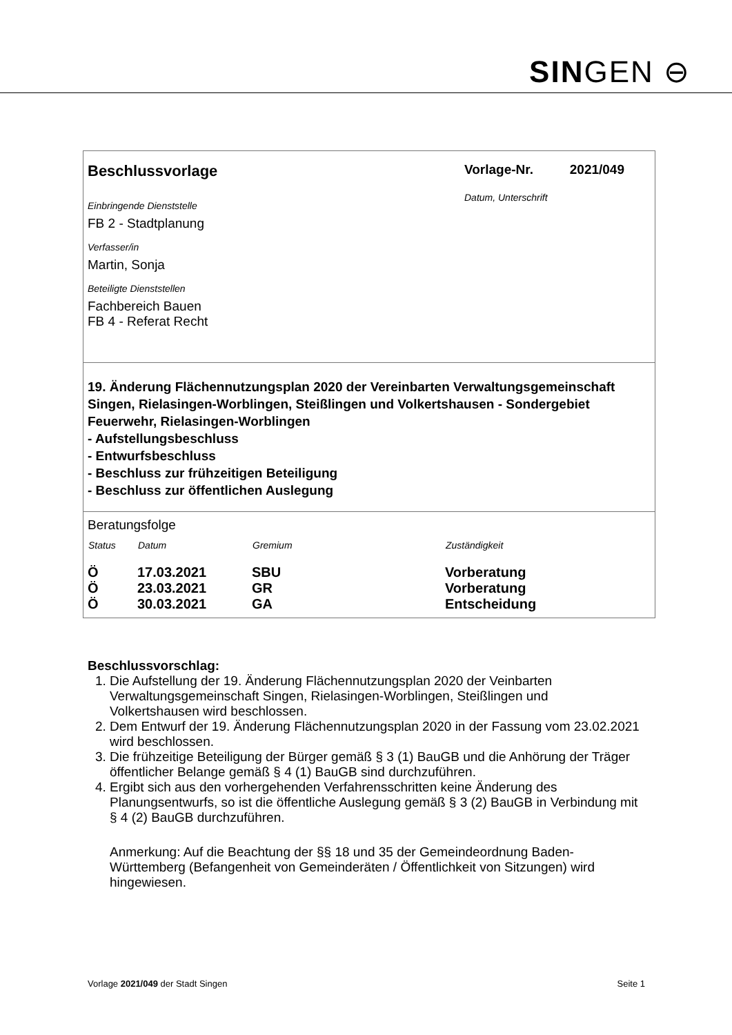SINGEN ⊖
Beschlussvorlage
Vorlage-Nr. 2021/049
Einbringende Dienststelle
FB 2 - Stadtplanung
Verfasser/in
Martin, Sonja
Beteiligte Dienststellen
Fachbereich Bauen
FB 4 - Referat Recht
Datum, Unterschrift
19. Änderung Flächennutzungsplan 2020 der Vereinbarten Verwaltungsgemeinschaft Singen, Rielasingen-Worblingen, Steißlingen und Volkertshausen - Sondergebiet Feuerwehr, Rielasingen-Worblingen
- Aufstellungsbeschluss
- Entwurfsbeschluss
- Beschluss zur frühzeitigen Beteiligung
- Beschluss zur öffentlichen Auslegung
Beratungsfolge
| Status | Datum | Gremium | Zuständigkeit |
| --- | --- | --- | --- |
| Ö | 17.03.2021 | SBU | Vorberatung |
| Ö | 23.03.2021 | GR | Vorberatung |
| Ö | 30.03.2021 | GA | Entscheidung |
Beschlussvorschlag:
1. Die Aufstellung der 19. Änderung Flächennutzungsplan 2020 der Veinbarten Verwaltungsgemeinschaft Singen, Rielasingen-Worblingen, Steißlingen und Volkertshausen wird beschlossen.
2. Dem Entwurf der 19. Änderung Flächennutzungsplan 2020 in der Fassung vom 23.02.2021 wird beschlossen.
3. Die frühzeitige Beteiligung der Bürger gemäß § 3 (1) BauGB und die Anhörung der Träger öffentlicher Belange gemäß § 4 (1) BauGB sind durchzuführen.
4. Ergibt sich aus den vorhergehenden Verfahrensschritten keine Änderung des Planungsentwurfs, so ist die öffentliche Auslegung gemäß § 3 (2) BauGB in Verbindung mit § 4 (2) BauGB durchzuführen.
Anmerkung: Auf die Beachtung der §§ 18 und 35 der Gemeindeordnung Baden-Württemberg (Befangenheit von Gemeinderäten / Öffentlichkeit von Sitzungen) wird hingewiesen.
Vorlage 2021/049 der Stadt Singen Seite 1